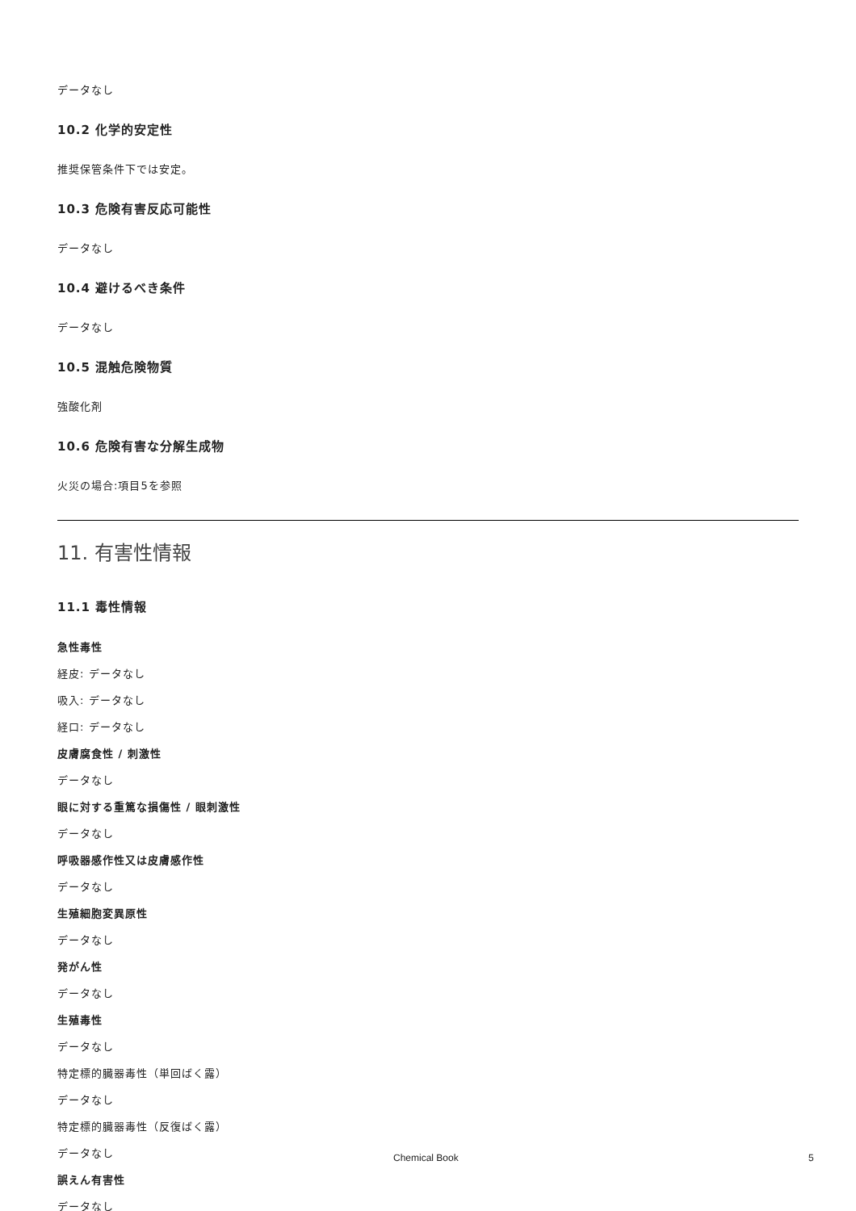データなし
10.2 化学的安定性
推奨保管条件下では安定。
10.3 危険有害反応可能性
データなし
10.4 避けるべき条件
データなし
10.5 混触危険物質
強酸化剤
10.6 危険有害な分解生成物
火災の場合:項目5を参照
11. 有害性情報
11.1 毒性情報
急性毒性
経皮: データなし
吸入: データなし
経口: データなし
皮膚腐食性 / 刺激性
データなし
眼に対する重篤な損傷性 / 眼刺激性
データなし
呼吸器感作性又は皮膚感作性
データなし
生殖細胞変異原性
データなし
発がん性
データなし
生殖毒性
データなし
特定標的臓器毒性（単回ばく露）
データなし
特定標的臓器毒性（反復ばく露）
データなし
誤えん有害性
データなし
Chemical Book 5